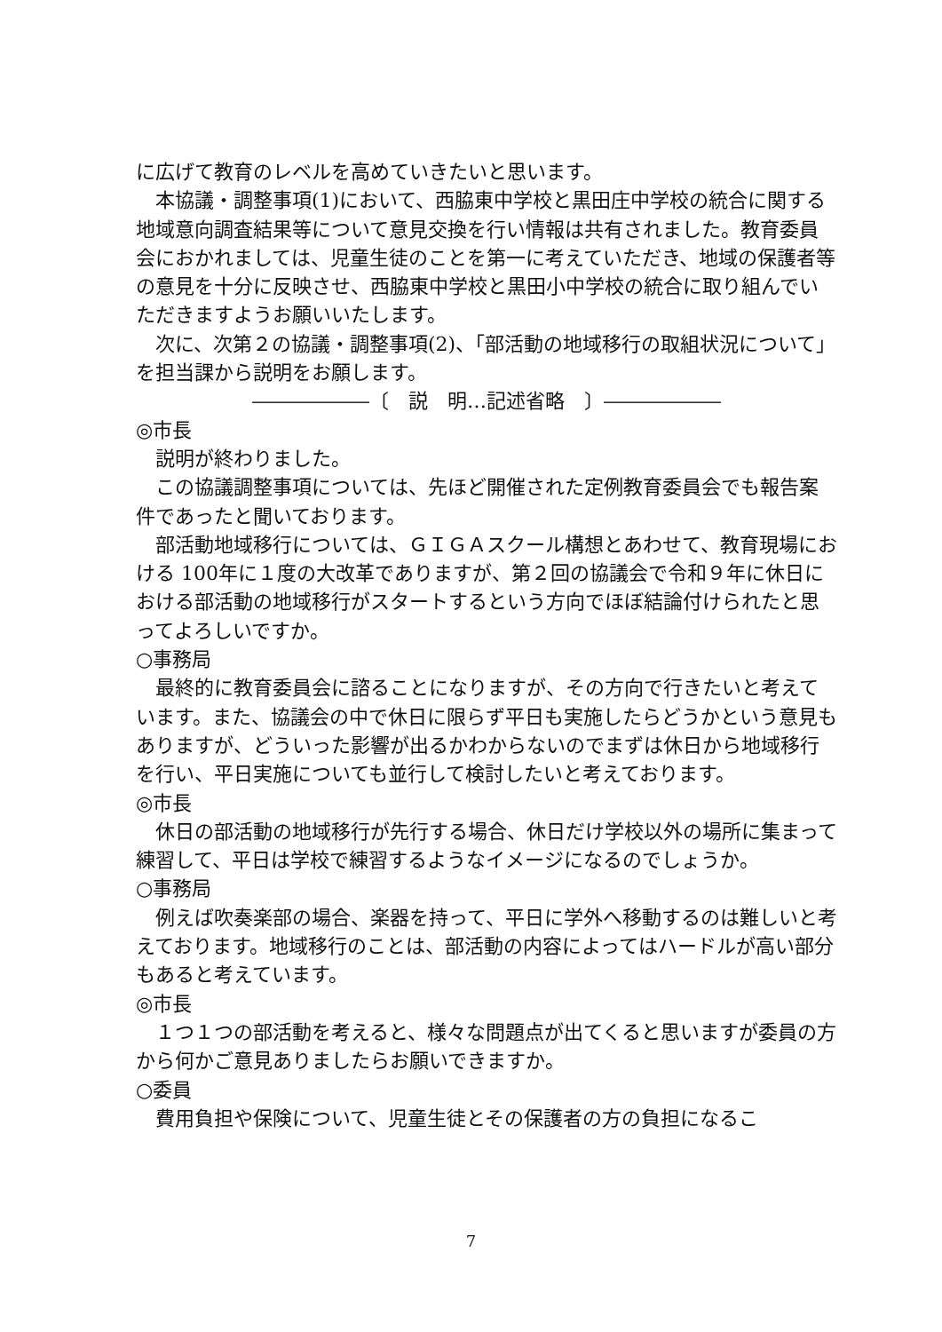に広げて教育のレベルを高めていきたいと思います。
　本協議・調整事項(1)において、西脇東中学校と黒田庄中学校の統合に関する地域意向調査結果等について意見交換を行い情報は共有されました。教育委員会におかれましては、児童生徒のことを第一に考えていただき、地域の保護者等の意見を十分に反映させ、西脇東中学校と黒田小中学校の統合に取り組んでいただきますようお願いいたします。
　次に、次第２の協議・調整事項(2)、「部活動の地域移行の取組状況について」を担当課から説明をお願します。
――――――〔　説　明…記述省略　〕――――――
◎市長
　説明が終わりました。
　この協議調整事項については、先ほど開催された定例教育委員会でも報告案件であったと聞いております。
　部活動地域移行については、ＧＩＧＡスクール構想とあわせて、教育現場における 100年に１度の大改革でありますが、第２回の協議会で令和９年に休日における部活動の地域移行がスタートするという方向でほぼ結論付けられたと思ってよろしいですか。
○事務局
　最終的に教育委員会に諮ることになりますが、その方向で行きたいと考えています。また、協議会の中で休日に限らず平日も実施したらどうかという意見もありますが、どういった影響が出るかわからないのでまずは休日から地域移行を行い、平日実施についても並行して検討したいと考えております。
◎市長
　休日の部活動の地域移行が先行する場合、休日だけ学校以外の場所に集まって練習して、平日は学校で練習するようなイメージになるのでしょうか。
○事務局
　例えば吹奏楽部の場合、楽器を持って、平日に学外へ移動するのは難しいと考えております。地域移行のことは、部活動の内容によってはハードルが高い部分もあると考えています。
◎市長
　１つ１つの部活動を考えると、様々な問題点が出てくると思いますが委員の方から何かご意見ありましたらお願いできますか。
○委員
　費用負担や保険について、児童生徒とその保護者の方の負担になるこ
7